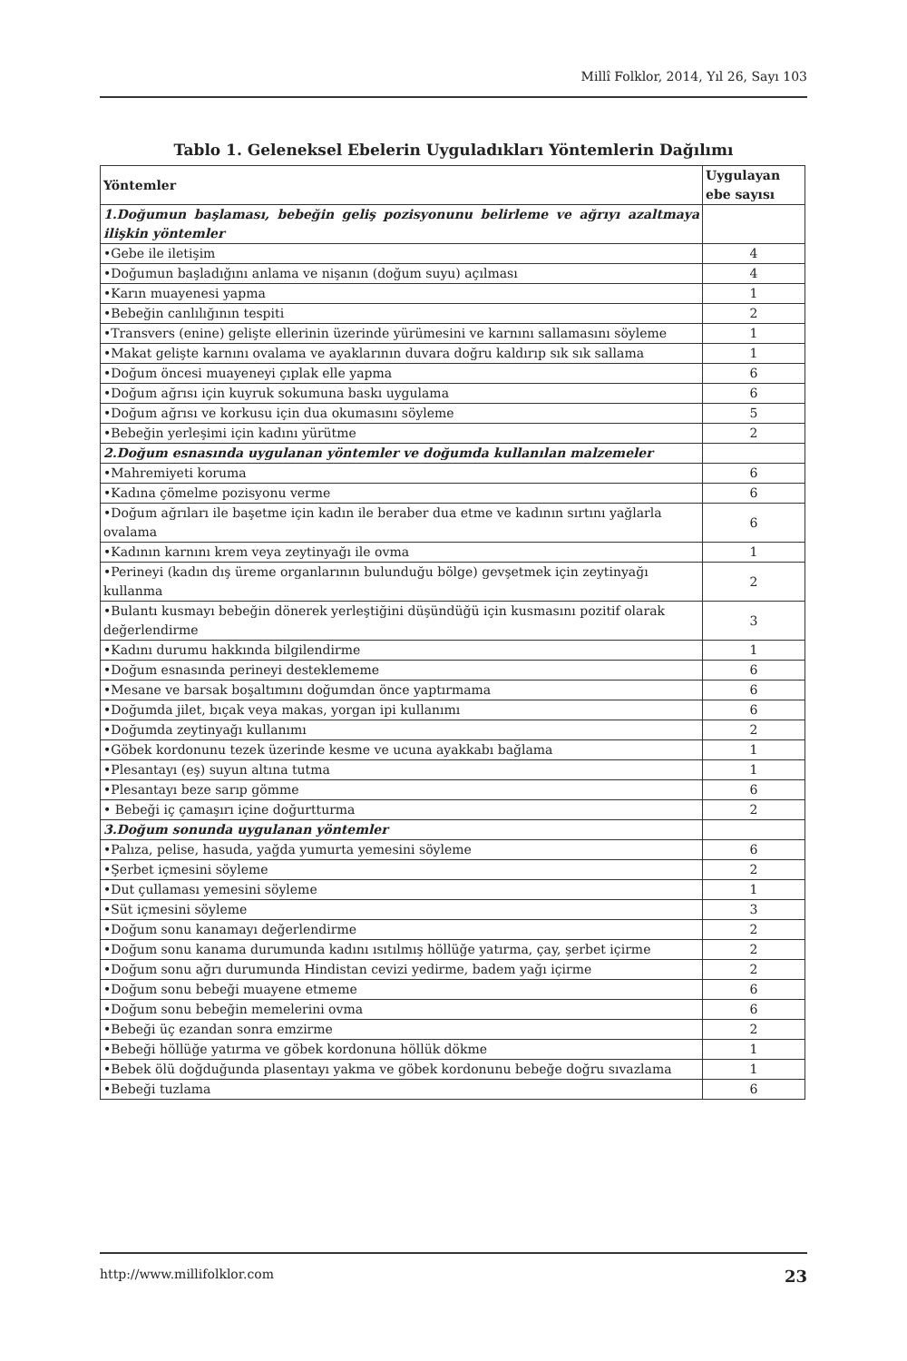Millî Folklor, 2014, Yıl 26, Sayı 103
Tablo 1. Geleneksel Ebelerin Uyguladıkları Yöntemlerin Dağılımı
| Yöntemler | Uygulayan ebe sayısı |
| --- | --- |
| 1.Doğumun başlaması, bebeğin geliş pozisyonunu belirleme ve ağrıyı azaltmaya ilişkin yöntemler | |
| •Gebe ile iletişim | 4 |
| •Doğumun başladığını anlama ve nişanın (doğum suyu) açılması | 4 |
| •Karın muayenesi yapma | 1 |
| •Bebeğin canlılığının tespiti | 2 |
| •Transvers (enine) gelişte ellerinin üzerinde yürümesini ve karnını sallamasını söyleme | 1 |
| •Makat gelişte karnını ovalama ve ayaklarının duvara doğru kaldırıp sık sık sallama | 1 |
| •Doğum öncesi muayeneyi çıplak elle yapma | 6 |
| •Doğum ağrısı için kuyruk sokumuna baskı uygulama | 6 |
| •Doğum ağrısı ve korkusu için dua okumasını söyleme | 5 |
| •Bebeğin yerleşimi için kadını yürütme | 2 |
| 2.Doğum esnasında uygulanan yöntemler ve doğumda kullanılan malzemeler | |
| •Mahremiyeti koruma | 6 |
| •Kadına çömelme pozisyonu verme | 6 |
| •Doğum ağrıları ile başetme için kadın ile beraber dua etme ve kadının sırtını yağlarla ovalama | 6 |
| •Kadının karnını krem veya zeytinyağı ile ovma | 1 |
| •Perineyi (kadın dış üreme organlarının bulunduğu bölge) gevşetmek için zeytinyağı kullanma | 2 |
| •Bulantı kusmayı bebeğin dönerek yerleştiğini düşündüğü için kusmasını pozitif olarak değerlendirme | 3 |
| •Kadını durumu hakkında bilgilendirme | 1 |
| •Doğum esnasında perineyi desteklememe | 6 |
| •Mesane ve barsak boşaltımını doğumdan önce yaptırmama | 6 |
| •Doğumda jilet, bıçak veya makas, yorgan ipi kullanımı | 6 |
| •Doğumda zeytinyağı kullanımı | 2 |
| •Göbek kordonunu tezek üzerinde kesme ve ucuna ayakkabı bağlama | 1 |
| •Plesantayı (eş) suyun altına tutma | 1 |
| •Plesantayı beze sarıp gömme | 6 |
| • Bebeği iç çamaşırı içine doğurtturma | 2 |
| 3.Doğum sonunda uygulanan yöntemler | |
| •Palıza, pelise, hasuda, yağda yumurta yemesini söyleme | 6 |
| •Şerbet içmesini söyleme | 2 |
| •Dut çullaması yemesini söyleme | 1 |
| •Süt içmesini söyleme | 3 |
| •Doğum sonu kanamayı değerlendirme | 2 |
| •Doğum sonu kanama durumunda kadını ısıtılmış höllüğe yatırma, çay, şerbet içirme | 2 |
| •Doğum sonu ağrı durumunda Hindistan cevizi yedirme, badem yağı içirme | 2 |
| •Doğum sonu bebeği muayene etmeme | 6 |
| •Doğum sonu bebeğin memelerini ovma | 6 |
| •Bebeği üç ezandan sonra emzirme | 2 |
| •Bebeği höllüğe yatırma ve göbek kordonuna höllük dökme | 1 |
| •Bebek ölü doğduğunda plasentayı yakma ve göbek kordonunu bebeğe doğru sıvazlama | 1 |
| •Bebeği tuzlama | 6 |
http://www.millifolklor.com 23